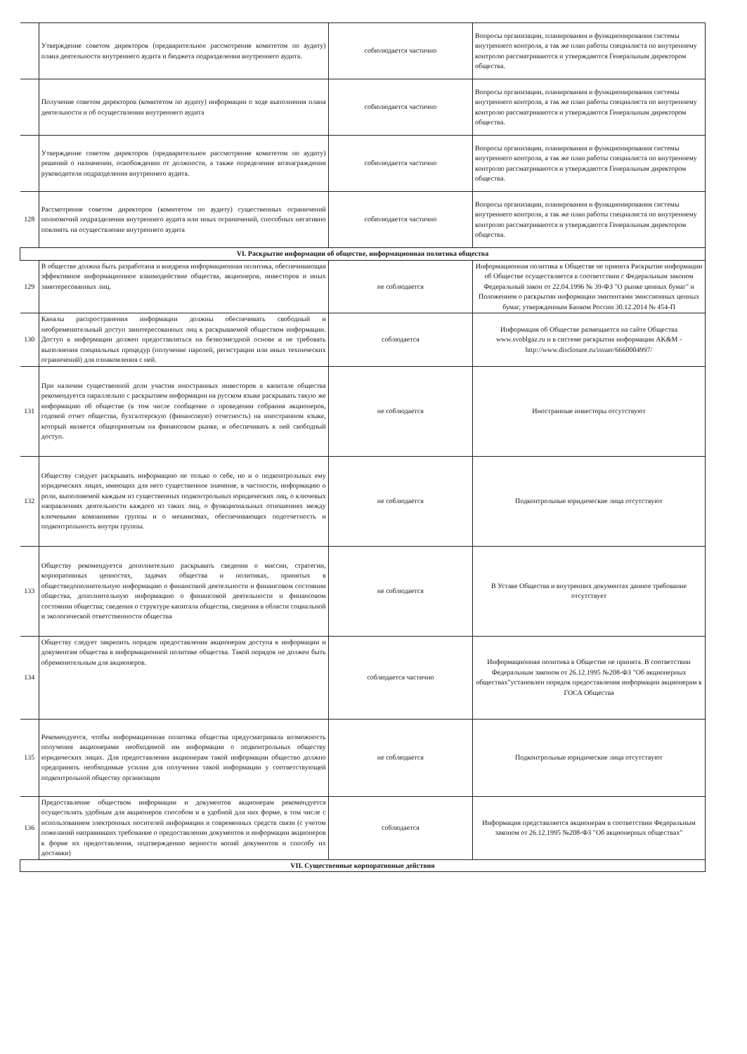| | Утверждение советом директоров (предварительное рассмотрение комитетом по аудиту) плана деятельности внутреннего аудита и бюджета подразделения внутреннего аудита. | собюлюдается частично | Вопросы организации, планирования и функционирования системы внутреннего контроля, а так же план работы специалиста по внутреннему контролю рассматриваются и утверждаются Генеральным директором общества. |
| | Получение советом директоров (комитетом по аудиту) информации о ходе выполнения плана деятельности и об осуществлении внутреннего аудита | собюлюдается частично | Вопросы организации, планирования и функционирования системы внутреннего контроля, а так же план работы специалиста по внутреннему контролю рассматриваются и утверждаются Генеральным директором общества. |
| | Утверждение советом директоров (предварительное рассмотрение комитетом по аудиту) решений о назначении, освобождении от должности, а также определение вознаграждения руководителя подразделения внутреннего аудита. | собюлюдается частично | Вопросы организации, планирования и функционирования системы внутреннего контроля, а так же план работы специалиста по внутреннему контролю рассматриваются и утверждаются Генеральным директором общества. |
| 128 | Рассмотрение советом директоров (комитетом по аудиту) существенных ограничений полномочий подразделения внутреннего аудита или иных ограничений, способных негативно повлиять на осуществление внутреннего аудита | собюлюдается частично | Вопросы организации, планирования и функционирования системы внутреннего контроля, а так же план работы специалиста по внутреннему контролю рассматриваются и утверждаются Генеральным директором общества. |
| VI. Раскрытие информации об обществе, информационная политика общества | | | |
| 129 | В обществе должна быть разработана и внедрена информационная политика, обеспечивающая эффективное информационное взаимодействие общества, акционеров, инвесторов и иных заинтересованных лиц. | не соблюдается | Информационная политика в Обществе не принята Раскрытие информации об Обществе осуществляется в соответствии с Федеральным законом Федеральный закон от 22.04.1996 № 39-ФЗ "О рынке ценных бумаг" и Положением о раскрытии информации эмитентами эмиссионных ценных бумаг, утвержденным Банком России 30.12.2014 № 454-П |
| 130 | Каналы распространения информации должны обеспечивать свободный и необременительный доступ заинтересованных лиц к раскрываемой обществом информации. Доступ к информации должен предоставляться на безвозмездной основе и не требовать выполнения специальных процедур (получение паролей, регистрации или иных технических ограничений) для ознакомления с ней. | соблюдается | Информация об Обществе размещается на сайте Общества www.svoblgaz.ru и в системе раскрытия информации AK&M - http://www.disclosure.ru/issuer/6660004997/ |
| 131 | При наличии существенной доли участия иностранных инвесторов в капитале общества рекомендуется параллельно с раскрытием информации на русском языке раскрывать такую же информацию об обществе (в том числе сообщение о проведении собрания акционеров, годовой отчет общества, бухгалтерскую (финансовую) отчетность) на иностранном языке, который является общепринятым на финансовом рынке, и обеспечивать к ней свободный доступ. | не соблюдается | Иностранные инвесторы отсутствуют |
| 132 | Обществу следует раскрывать информацию не только о себе, но и о подконтрольных ему юридических лицах, имеющих для него существенное значение, в частности, информацию о роли, выполняемой каждым из существенных подконтрольных юридических лиц, о ключевых направлениях деятельности каждого из таких лиц, о функциональных отношениях между ключевыми компаниями группы и о механизмах, обеспечивающих подотчетность и подконтрольность внутри группы. | не соблюдается | Подконтрольные юридические лица отсутствуют |
| 133 | Обществу рекомендуется дополнительно раскрывать сведения о миссии, стратегии, корпоративных ценностях, задачах общества и политиках, принятых в обществедополнительную информацию о финансовой деятельности и финансовом состоянии общества, дополнительную информацию о финансовой деятельности и финансовом состоянии общества; сведения о структуре капитала общества, сведения в области социальной и экологической ответственности общества | не соблюдается | В Уставе Общества и внутренних документах данное требование отсутствует |
| 134 | Обществу следует закрепить порядок предоставления акционерам доступа к информации и документам общества в информационной политике общества. Такой порядок не должен быть обременительным для акционеров. | соблюдается частично | Информационная политика в Обществе не принята. В соответствии Федеральным законом от 26.12.1995 №208-ФЗ "Об акционерных обществах"установлен порядок предоставления информации акционерам к ГОСА Общества |
| 135 | Рекомендуется, чтобы информационная политика общества предусматривала возможность получения акционерами необходимой им информации о подконтрольных обществу юридических лицах. Для предоставления акционерам такой информации общество должно предпринять необходимые усилия для получения такой информации у соответствующей подконтрольной обществу организации | не соблюдается | Подконтрольные юридические лица отсутствуют |
| 136 | Предоставление обществом информации и документов акционерам рекомендуется осуществлять удобным для акционеров способом и в удобной для них форме, в том числе с использованием электронных носителей информации и современных средств связи (с учетом пожеланий направивших требование о предоставлении документов и информации акционеров к форме их предоставления, подтверждению верности копий документов и способу их доставки) | соблюдается | Информация представляется акционерам в соответствии Федеральным законом от 26.12.1995 №208-ФЗ "Об акционерных обществах" |
| VII. Существенные корпоративные действия | | | |